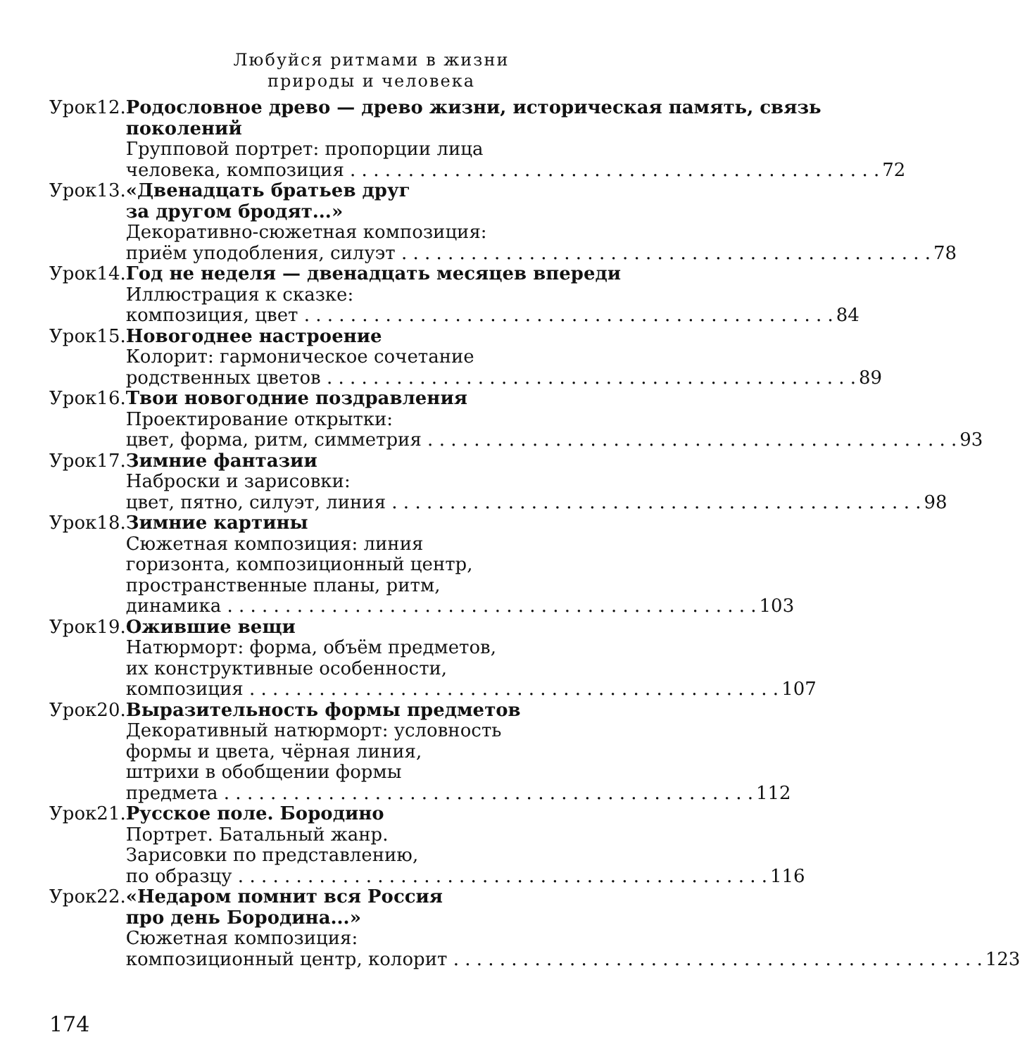Любуйся ритмами в жизни
природы и человека
Урок 12. Родословное древо — древо жизни, историческая память, связь поколений
Групповой портрет: пропорции лица
человека, композиция 72
Урок 13. «Двенадцать братьев друг
за другом бродят...»
Декоративно-сюжетная композиция:
приём уподобления, силуэт 78
Урок 14. Год не неделя — двенадцать месяцев впереди
Иллюстрация к сказке:
композиция, цвет 84
Урок 15. Новогоднее настроение
Колорит: гармоническое сочетание
родственных цветов 89
Урок 16. Твои новогодние поздравления
Проектирование открытки:
цвет, форма, ритм, симметрия 93
Урок 17. Зимние фантазии
Наброски и зарисовки:
цвет, пятно, силуэт, линия 98
Урок 18. Зимние картины
Сюжетная композиция: линия
горизонта, композиционный центр,
пространственные планы, ритм,
динамика 103
Урок 19. Ожившие вещи
Натюрморт: форма, объём предметов,
их конструктивные особенности,
композиция 107
Урок 20. Выразительность формы предметов
Декоративный натюрморт: условность
формы и цвета, чёрная линия,
штрихи в обобщении формы
предмета 112
Урок 21. Русское поле. Бородино
Портрет. Батальный жанр.
Зарисовки по представлению,
по образцу 116
Урок 22. «Недаром помнит вся Россия
про день Бородина...»
Сюжетная композиция:
композиционный центр, колорит 123
174